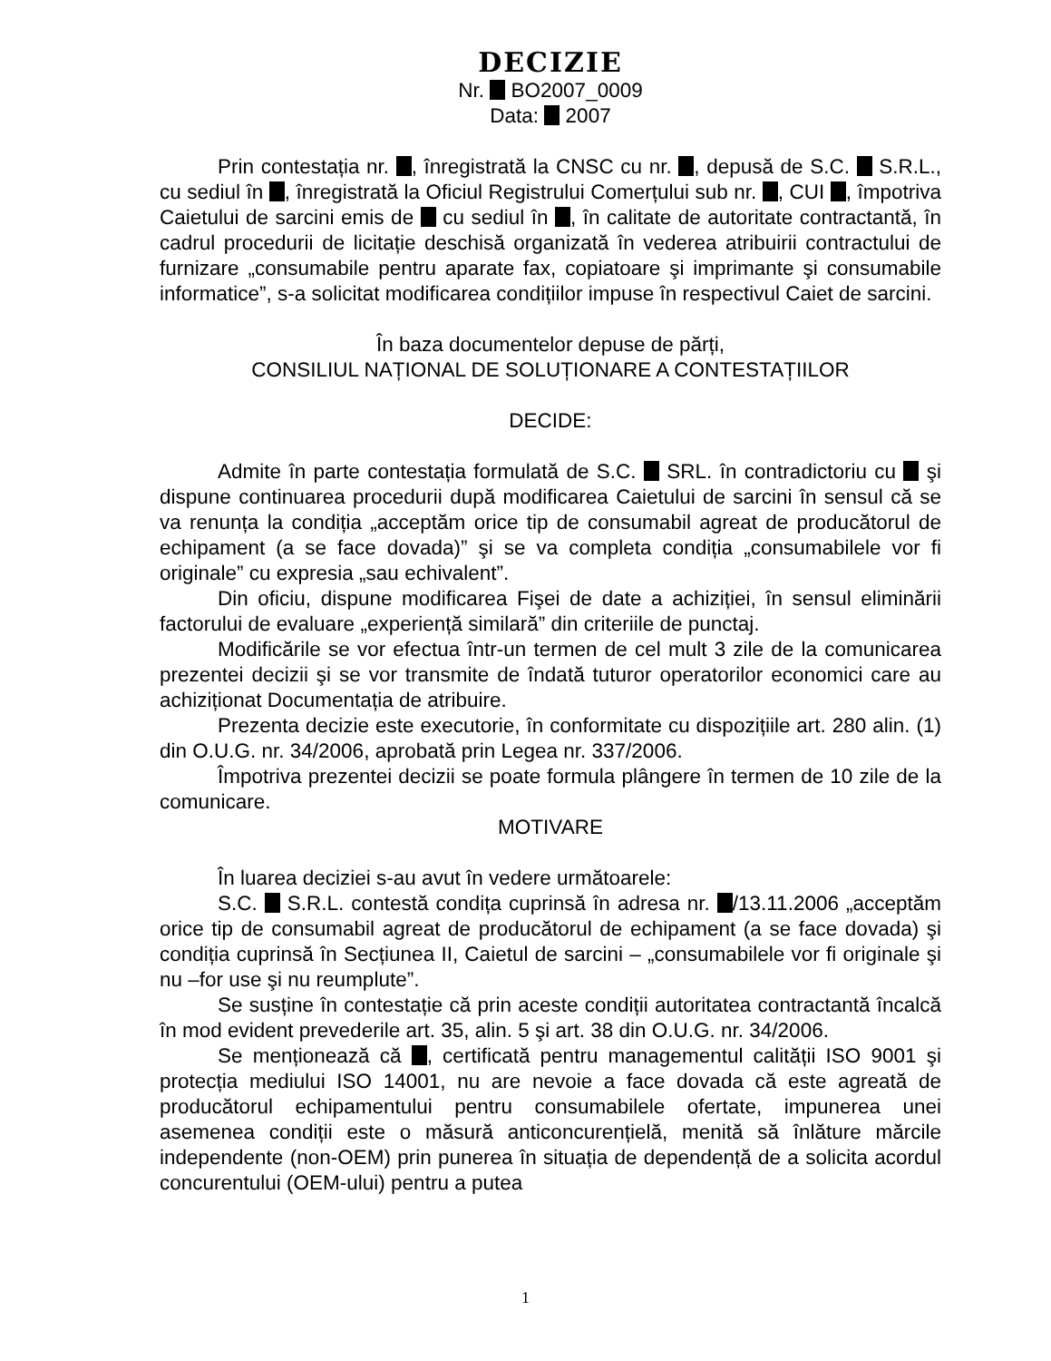DECIZIE
Nr. BO2007_0009
Data: 2007
Prin contestația nr. , înregistrată la CNSC cu nr. , depusă de S.C. S.R.L., cu sediul în , înregistrată la Oficiul Registrului Comerțului sub nr. , CUI , împotriva Caietului de sarcini emis de cu sediul în , în calitate de autoritate contractantă, în cadrul procedurii de licitație deschisă organizată în vederea atribuirii contractului de furnizare „consumabile pentru aparate fax, copiatoare şi imprimante şi consumabile informatice”, s-a solicitat modificarea condițiilor impuse în respectivul Caiet de sarcini.
În baza documentelor depuse de părți,
CONSILIUL NAȚIONAL DE SOLUȚIONARE A CONTESTAȚIILOR
DECIDE:
Admite în parte contestația formulată de S.C. SRL. în contradictoriu cu şi dispune continuarea procedurii după modificarea Caietului de sarcini în sensul că se va renunța la condiția „acceptăm orice tip de consumabil agreat de producătorul de echipament (a se face dovada)” şi se va completa condiția „consumabilele vor fi originale” cu expresia „sau echivalent”.
Din oficiu, dispune modificarea Fişei de date a achiziției, în sensul eliminării factorului de evaluare „experiență similară” din criteriile de punctaj.
Modificările se vor efectua într-un termen de cel mult 3 zile de la comunicarea prezentei decizii şi se vor transmite de îndată tuturor operatorilor economici care au achiziționat Documentația de atribuire.
Prezenta decizie este executorie, în conformitate cu dispozițiile art. 280 alin. (1) din O.U.G. nr. 34/2006, aprobată prin Legea nr. 337/2006.
Împotriva prezentei decizii se poate formula plângere în termen de 10 zile de la comunicare.
MOTIVARE
În luarea deciziei s-au avut în vedere următoarele:
S.C. S.R.L. contestă condița cuprinsă în adresa nr. /13.11.2006 „acceptăm orice tip de consumabil agreat de producătorul de echipament (a se face dovada) şi condiția cuprinsă în Secțiunea II, Caietul de sarcini – „consumabilele vor fi originale şi nu –for use şi nu reumplute”.
Se susține în contestație că prin aceste condiții autoritatea contractantă încalcă în mod evident prevederile art. 35, alin. 5 şi art. 38 din O.U.G. nr. 34/2006.
Se menționează că , certificată pentru managementul calității ISO 9001 şi protecția mediului ISO 14001, nu are nevoie a face dovada că este agreată de producătorul echipamentului pentru consumabilele ofertate, impunerea unei asemenea condiții este o măsură anticoncurențielă, menită să înlăture mărcile independente (non-OEM) prin punerea în situația de dependență de a solicita acordul concurentului (OEM-ului) pentru a putea
1